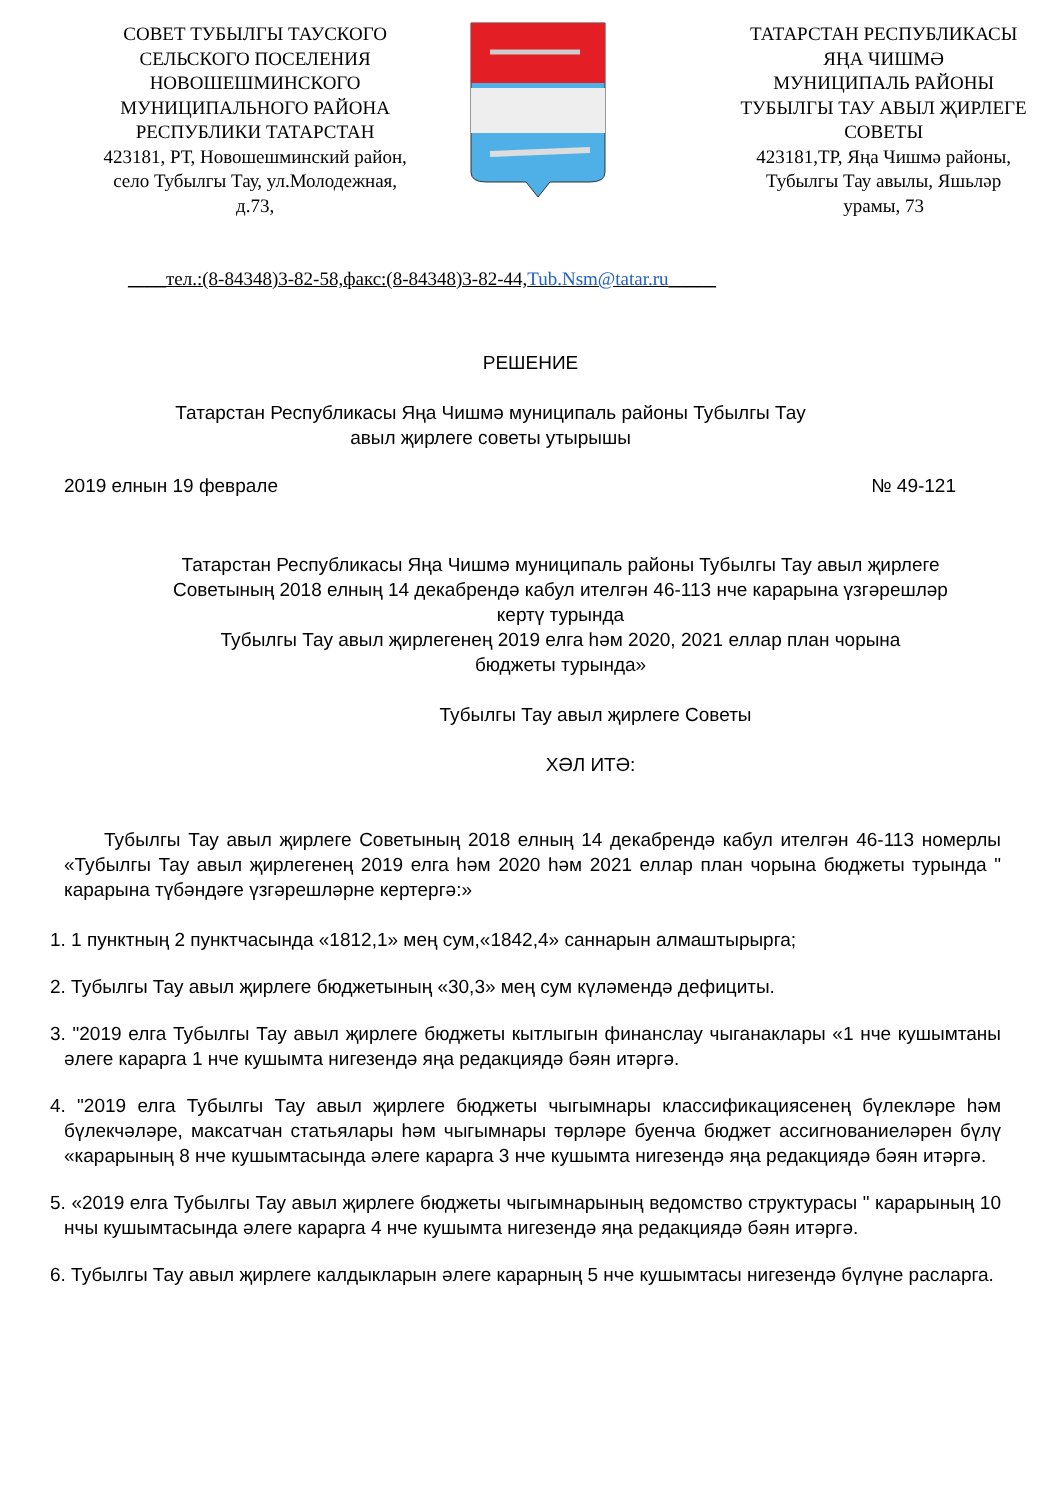СОВЕТ ТУБЫЛГЫ ТАУСКОГО
СЕЛЬСКОГО ПОСЕЛЕНИЯ
НОВОШЕШМИНСКОГО
МУНИЦИПАЛЬНОГО РАЙОНА
РЕСПУБЛИКИ ТАТАРСТАН
423181, РТ, Новошешминский район,
село Тубылгы Тау, ул.Молодежная,
д.73,
ТАТАРСТАН РЕСПУБЛИКАСЫ
ЯҢА ЧИШМӘ
МУНИЦИПАЛЬ РАЙОНЫ
ТУБЫЛГЫ ТАУ АВЫЛ ҖИРЛЕГЕ
СОВЕТЫ
423181,ТР, Яңа Чишмә районы,
Тубылгы Тау авылы, Яшьләр
урамы, 73
____тел.:(8-84348)3-82-58,факс:(8-84348)3-82-44,Tub.Nsm@tatar.ru_____
РЕШЕНИЕ
Татарстан Республикасы Яңа Чишмә муниципаль районы Тубылгы Тау
авыл җирлеге советы утырышы
2019 елнын 19 феврале № 49-121
Татарстан Республикасы Яңа Чишмә муниципаль районы Тубылгы Тау авыл җирлеге
Советының 2018 елның 14 декабрендә кабул ителгән 46-113 нче карарына үзгәрешләр
кертү турында
Тубылгы Тау авыл җирлегенең 2019 елга һәм 2020, 2021 еллар план чорына
бюджеты турында»
Тубылгы Тау авыл җирлеге Советы
ХӘЛ ИТӘ:
Тубылгы Тау авыл җирлеге Советының 2018 елның 14 декабрендә кабул ителгән 46-113 номерлы «Тубылгы Тау авыл җирлегенең 2019 елга һәм 2020 һәм 2021 еллар план чорына бюджеты турында " карарына түбәндәге үзгәрешләрне кертергә:»
1. 1 пунктның 2 пунктчасында «1812,1» мең сум,«1842,4» саннарын алмаштырырга;
2. Тубылгы Тау авыл җирлеге бюджетының «30,3» мең сум күләмендә дефициты.
3. "2019 елга Тубылгы Тау авыл җирлеге бюджеты кытлыгын финанслау чыганаклары «1 нче кушымтаны әлеге карарга 1 нче кушымта нигезендә яңа редакциядә бәян итәргә.
4. "2019 елга Тубылгы Тау авыл җирлеге бюджеты чыгымнары классификациясенең бүлекләре һәм бүлекчәләре, максатчан статьялары һәм чыгымнары төрләре буенча бюджет ассигнованиеләрен бүлү «карарының 8 нче кушымтасында әлеге карарга 3 нче кушымта нигезендә яңа редакциядә бәян итәргә.
5. «2019 елга Тубылгы Тау авыл җирлеге бюджеты чыгымнарының ведомство структурасы " карарының 10 нчы кушымтасында әлеге карарга 4 нче кушымта нигезендә яңа редакциядә бәян итәргә.
6. Тубылгы Тау авыл җирлеге калдыкларын әлеге карарның 5 нче кушымтасы нигезендә бүлүне расларга.